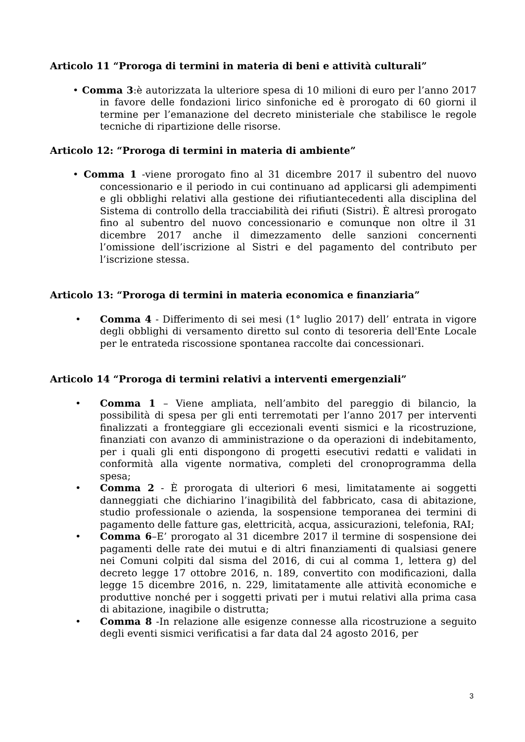Articolo 11 “Proroga di termini in materia di beni e attività culturali”
• Comma 3:è autorizzata la ulteriore spesa di 10 milioni di euro per l’anno 2017 in favore delle fondazioni lirico sinfoniche ed è prorogato di 60 giorni il termine per l’emanazione del decreto ministeriale che stabilisce le regole tecniche di ripartizione delle risorse.
Articolo 12: “Proroga di termini in materia di ambiente”
• Comma 1 -viene prorogato fino al 31 dicembre 2017 il subentro del nuovo concessionario e il periodo in cui continuano ad applicarsi gli adempimenti e gli obblighi relativi alla gestione dei rifiutiantecedenti alla disciplina del Sistema di controllo della tracciabilità dei rifiuti (Sistri). È altresì prorogato fino al subentro del nuovo concessionario e comunque non oltre il 31 dicembre 2017 anche il dimezzamento delle sanzioni concernenti l’omissione dell’iscrizione al Sistri e del pagamento del contributo per l’iscrizione stessa.
Articolo 13: “Proroga di termini in materia economica e finanziaria”
• Comma 4 - Differimento di sei mesi (1° luglio 2017) dell’ entrata in vigore degli obblighi di versamento diretto sul conto di tesoreria dell'Ente Locale per le entrateda riscossione spontanea raccolte dai concessionari.
Articolo 14 “Proroga di termini relativi a interventi emergenziali”
• Comma 1 – Viene ampliata, nell’ambito del pareggio di bilancio, la possibilità di spesa per gli enti terremotati per l’anno 2017 per interventi finalizzati a fronteggiare gli eccezionali eventi sismici e la ricostruzione, finanziati con avanzo di amministrazione o da operazioni di indebitamento, per i quali gli enti dispongono di progetti esecutivi redatti e validati in conformità alla vigente normativa, completi del cronoprogramma della spesa;
• Comma 2 - È prorogata di ulteriori 6 mesi, limitatamente ai soggetti danneggiati che dichiarino l’inagibilità del fabbricato, casa di abitazione, studio professionale o azienda, la sospensione temporanea dei termini di pagamento delle fatture gas, elettricità, acqua, assicurazioni, telefonia, RAI;
• Comma 6–E’ prorogato al 31 dicembre 2017 il termine di sospensione dei pagamenti delle rate dei mutui e di altri finanziamenti di qualsiasi genere nei Comuni colpiti dal sisma del 2016, di cui al comma 1, lettera g) del decreto legge 17 ottobre 2016, n. 189, convertito con modificazioni, dalla legge 15 dicembre 2016, n. 229, limitatamente alle attività economiche e produttive nonché per i soggetti privati per i mutui relativi alla prima casa di abitazione, inagibile o distrutta;
• Comma 8 -In relazione alle esigenze connesse alla ricostruzione a seguito degli eventi sismici verificatisi a far data dal 24 agosto 2016, per
3